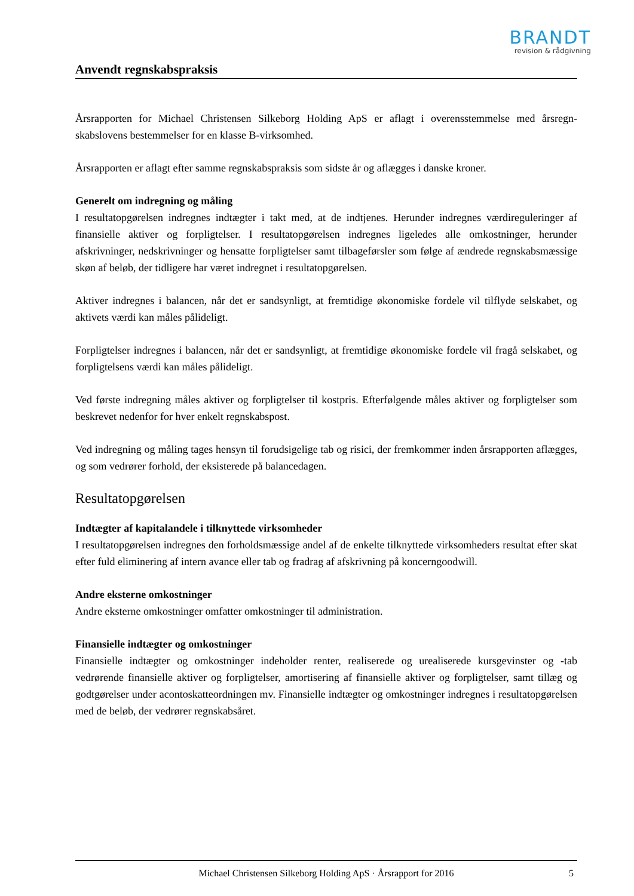BRANDT
revision & rådgivning
Anvendt regnskabspraksis
Årsrapporten for Michael Christensen Silkeborg Holding ApS er aflagt i overensstemmelse med årsregn-skabslovens bestemmelser for en klasse B-virksomhed.
Årsrapporten er aflagt efter samme regnskabspraksis som sidste år og aflægges i danske kroner.
Generelt om indregning og måling
I resultatopgørelsen indregnes indtægter i takt med, at de indtjenes. Herunder indregnes værdireguleringer af finansielle aktiver og forpligtelser. I resultatopgørelsen indregnes ligeledes alle omkostninger, herunder afskrivninger, nedskrivninger og hensatte forpligtelser samt tilbageførsler som følge af ændrede regnskabsmæssige skøn af beløb, der tidligere har været indregnet i resultatopgørelsen.
Aktiver indregnes i balancen, når det er sandsynligt, at fremtidige økonomiske fordele vil tilflyde selskabet, og aktivets værdi kan måles pålideligt.
Forpligtelser indregnes i balancen, når det er sandsynligt, at fremtidige økonomiske fordele vil fragå selskabet, og forpligtelsens værdi kan måles pålideligt.
Ved første indregning måles aktiver og forpligtelser til kostpris. Efterfølgende måles aktiver og forpligtelser som beskrevet nedenfor for hver enkelt regnskabspost.
Ved indregning og måling tages hensyn til forudsigelige tab og risici, der fremkommer inden årsrapporten aflægges, og som vedrører forhold, der eksisterede på balancedagen.
Resultatopgørelsen
Indtægter af kapitalandele i tilknyttede virksomheder
I resultatopgørelsen indregnes den forholdsmæssige andel af de enkelte tilknyttede virksomheders resultat efter skat efter fuld eliminering af intern avance eller tab og fradrag af afskrivning på koncerngoodwill.
Andre eksterne omkostninger
Andre eksterne omkostninger omfatter omkostninger til administration.
Finansielle indtægter og omkostninger
Finansielle indtægter og omkostninger indeholder renter, realiserede og urealiserede kursgevinster og -tab vedrørende finansielle aktiver og forpligtelser, amortisering af finansielle aktiver og forpligtelser, samt tillæg og godtgørelser under acontoskatteordningen mv. Finansielle indtægter og omkostninger indregnes i resultatopgørelsen med de beløb, der vedrører regnskabsåret.
Michael Christensen Silkeborg Holding ApS · Årsrapport for 2016 5